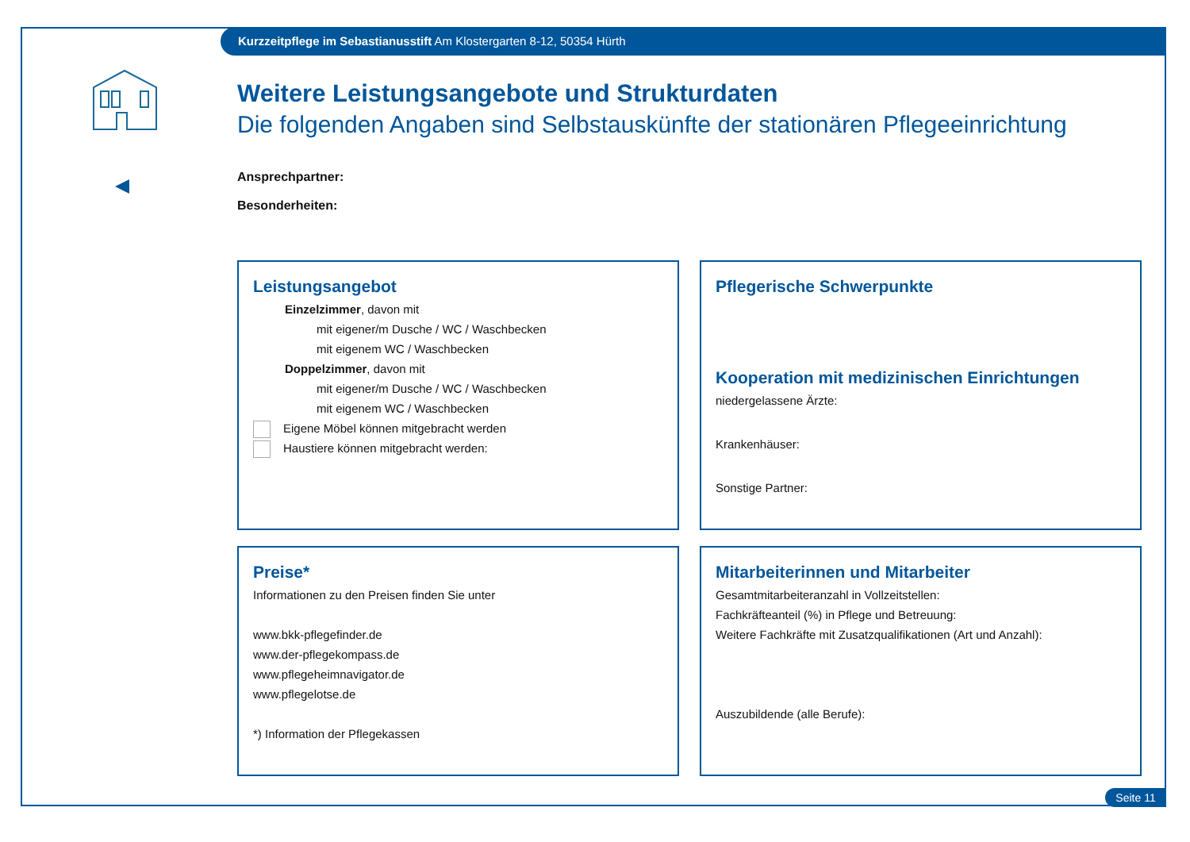Kurzzeitpflege im Sebastianusstift Am Klostergarten 8-12, 50354 Hürth
Weitere Leistungsangebote und Strukturdaten
Die folgenden Angaben sind Selbstauskünfte der stationären Pflegeeinrichtung
Ansprechpartner:
Besonderheiten:
Leistungsangebot
Einzelzimmer, davon mit
mit eigener/m Dusche / WC / Waschbecken
mit eigenem WC / Waschbecken
Doppelzimmer, davon mit
mit eigener/m Dusche / WC / Waschbecken
mit eigenem WC / Waschbecken
Eigene Möbel können mitgebracht werden
Haustiere können mitgebracht werden:
Pflegerische Schwerpunkte
Kooperation mit medizinischen Einrichtungen
niedergelassene Ärzte:
Krankenhäuser:
Sonstige Partner:
Preise*
Informationen zu den Preisen finden Sie unter
www.bkk-pflegefinder.de
www.der-pflegekompass.de
www.pflegeheimnavigator.de
www.pflegelotse.de
*) Information der Pflegekassen
Mitarbeiterinnen und Mitarbeiter
Gesamtmitarbeiteranzahl in Vollzeitstellen:
Fachkräfteanteil (%) in Pflege und Betreuung:
Weitere Fachkräfte mit Zusatzqualifikationen (Art und Anzahl):
Auszubildende (alle Berufe):
Seite 11